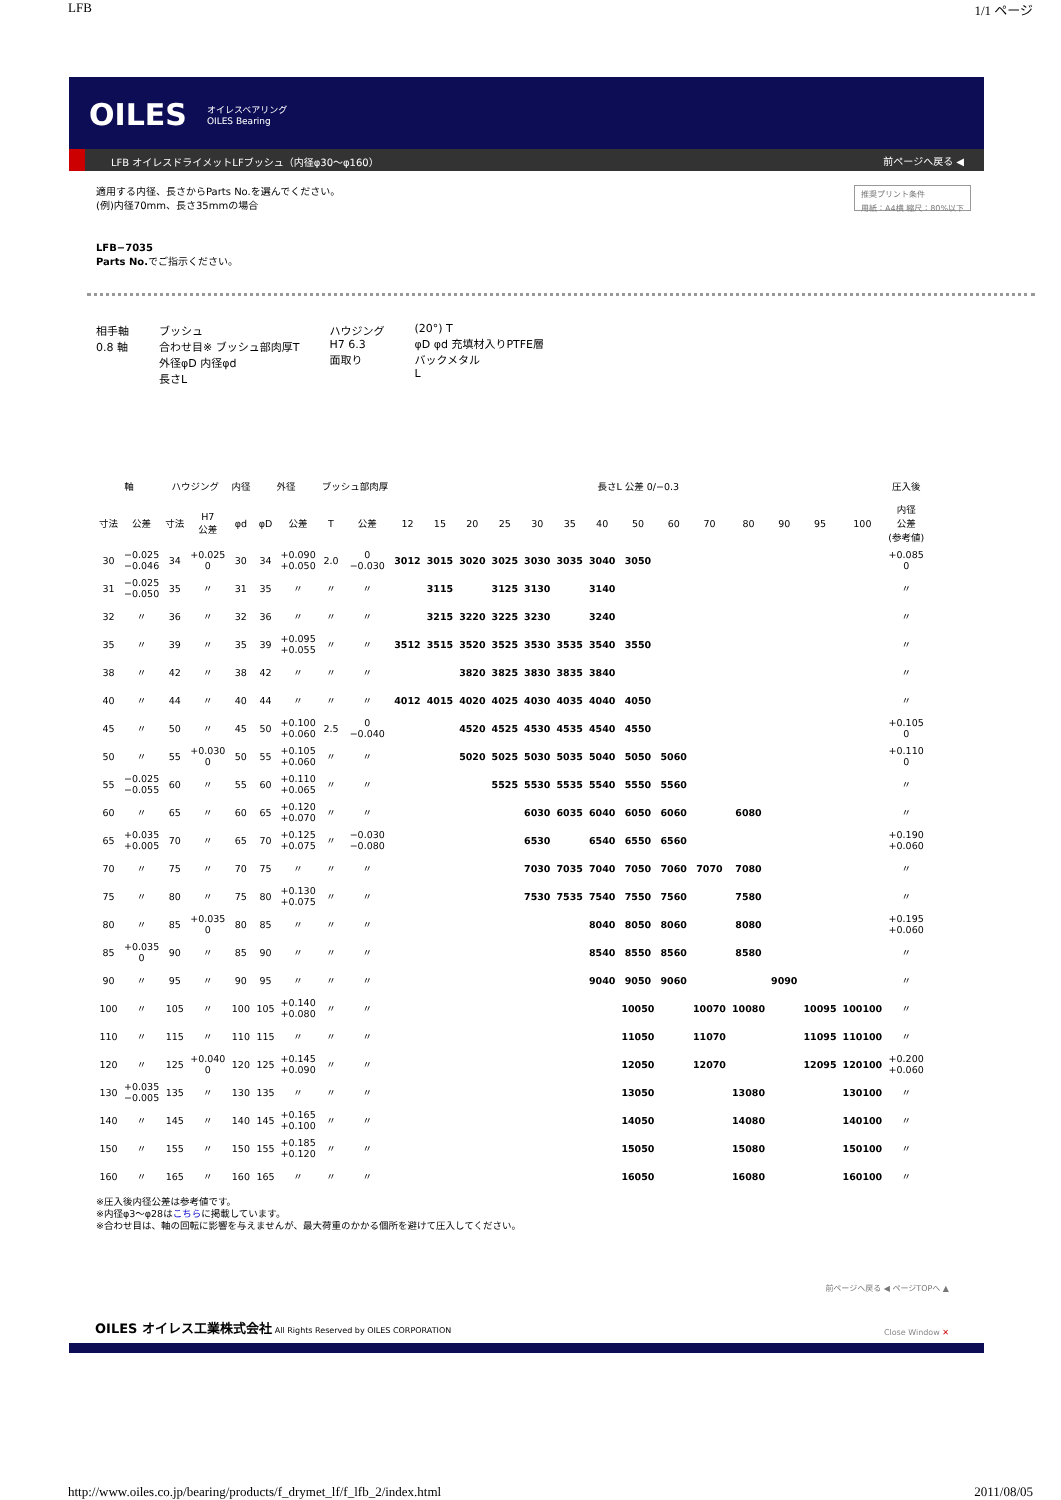LFB 1/1 ページ
OILES オイレスベアリング
OILES Bearing
LFB オイレスドライメットLFブッシュ（内径φ30～φ160） 前ページへ戻る ◀
適用する内径、長さからParts No.を選んでください。
(例)内径70mm、長さ35mmの場合
LFB−7035
Parts No. でご指示ください。
推奨プリント条件
用紙：A4横 縮尺：80%以下
相手軸
0.8 軸
ブッシュ
合わせ目※ ブッシュ部肉厚T
外径φD 内径φd
長さL
ハウジング
H7 6.3
面取り
(20°) T
φD φd 充填材入りPTFE層
バックメタル
L
| 軸 | | ハウジング | | 内径 | 外径 | | ブッシュ部肉厚 | | 長さL 公差 0/−0.3 | | | | | | | | | | | | | | 圧入後 |
| --- | --- | --- | --- | --- | --- | --- | --- | --- | --- | --- | --- | --- | --- | --- | --- | --- | --- | --- | --- | --- | --- | --- | --- |
| 寸法 | 公差 | 寸法 | H7 公差 | φd | φD | 公差 | T | 公差 | 12 | 15 | 20 | 25 | 30 | 35 | 40 | 50 | 60 | 70 | 80 | 90 | 95 | 100 | 内径 公差 (参考値) |
| 30 | −0.025 −0.046 | 34 | +0.025 0 | 30 | 34 | +0.090 +0.050 | 2.0 | 0 −0.030 | 3012 | 3015 | 3020 | 3025 | 3030 | 3035 | 3040 | 3050 | | | | | | | +0.085 0 |
| 31 | −0.025 −0.050 | 35 | 〃 | 31 | 35 | 〃 | 〃 | 〃 | | 3115 | | 3125 | 3130 | | 3140 | | | | | | | | 〃 |
| 32 | 〃 | 36 | 〃 | 32 | 36 | 〃 | 〃 | 〃 | | 3215 | 3220 | 3225 | 3230 | | 3240 | | | | | | | | 〃 |
| 35 | 〃 | 39 | 〃 | 35 | 39 | +0.095 +0.055 | 〃 | 〃 | 3512 | 3515 | 3520 | 3525 | 3530 | 3535 | 3540 | 3550 | | | | | | | 〃 |
| 38 | 〃 | 42 | 〃 | 38 | 42 | 〃 | 〃 | 〃 | | | 3820 | 3825 | 3830 | 3835 | 3840 | | | | | | | | 〃 |
| 40 | 〃 | 44 | 〃 | 40 | 44 | 〃 | 〃 | 〃 | 4012 | 4015 | 4020 | 4025 | 4030 | 4035 | 4040 | 4050 | | | | | | | 〃 |
| 45 | 〃 | 50 | 〃 | 45 | 50 | +0.100 +0.060 | 2.5 | 0 −0.040 | | | 4520 | 4525 | 4530 | 4535 | 4540 | 4550 | | | | | | | +0.105 0 |
| 50 | 〃 | 55 | +0.030 0 | 50 | 55 | +0.105 +0.060 | 〃 | 〃 | | | 5020 | 5025 | 5030 | 5035 | 5040 | 5050 | 5060 | | | | | | +0.110 0 |
| 55 | −0.025 −0.055 | 60 | 〃 | 55 | 60 | +0.110 +0.065 | 〃 | 〃 | | | | 5525 | 5530 | 5535 | 5540 | 5550 | 5560 | | | | | | 〃 |
| 60 | 〃 | 65 | 〃 | 60 | 65 | +0.120 +0.070 | 〃 | 〃 | | | | | 6030 | 6035 | 6040 | 6050 | 6060 | | 6080 | | | | 〃 |
| 65 | +0.035 +0.005 | 70 | 〃 | 65 | 70 | +0.125 +0.075 | 〃 | −0.030 −0.080 | | | | | 6530 | | 6540 | 6550 | 6560 | | | | | | +0.190 +0.060 |
| 70 | 〃 | 75 | 〃 | 70 | 75 | 〃 | 〃 | 〃 | | | | | 7030 | 7035 | 7040 | 7050 | 7060 | 7070 | 7080 | | | | 〃 |
| 75 | 〃 | 80 | 〃 | 75 | 80 | +0.130 +0.075 | 〃 | 〃 | | | | | 7530 | 7535 | 7540 | 7550 | 7560 | | 7580 | | | | 〃 |
| 80 | 〃 | 85 | +0.035 0 | 80 | 85 | 〃 | 〃 | 〃 | | | | | | | 8040 | 8050 | 8060 | | 8080 | | | | +0.195 +0.060 |
| 85 | +0.035 0 | 90 | 〃 | 85 | 90 | 〃 | 〃 | 〃 | | | | | | | 8540 | 8550 | 8560 | | 8580 | | | | 〃 |
| 90 | 〃 | 95 | 〃 | 90 | 95 | 〃 | 〃 | 〃 | | | | | | | 9040 | 9050 | 9060 | | | 9090 | | | 〃 |
| 100 | 〃 | 105 | 〃 | 100 | 105 | +0.140 +0.080 | 〃 | 〃 | | | | | | | | 10050 | | 10070 | 10080 | | 10095 | 100100 | 〃 |
| 110 | 〃 | 115 | 〃 | 110 | 115 | 〃 | 〃 | 〃 | | | | | | | | 11050 | | 11070 | | | 11095 | 110100 | 〃 |
| 120 | 〃 | 125 | +0.040 0 | 120 | 125 | +0.145 +0.090 | 〃 | 〃 | | | | | | | | 12050 | | 12070 | | | 12095 | 120100 | +0.200 +0.060 |
| 130 | +0.035 −0.005 | 135 | 〃 | 130 | 135 | 〃 | 〃 | 〃 | | | | | | | | 13050 | | | 13080 | | | 130100 | 〃 |
| 140 | 〃 | 145 | 〃 | 140 | 145 | +0.165 +0.100 | 〃 | 〃 | | | | | | | | 14050 | | | 14080 | | | 140100 | 〃 |
| 150 | 〃 | 155 | 〃 | 150 | 155 | +0.185 +0.120 | 〃 | 〃 | | | | | | | | 15050 | | | 15080 | | | 150100 | 〃 |
| 160 | 〃 | 165 | 〃 | 160 | 165 | 〃 | 〃 | 〃 | | | | | | | | 16050 | | | 16080 | | | 160100 | 〃 |
※圧入後内径公差は参考値です。
※内径φ3～φ28はこちらに掲載しています。
※合わせ目は、軸の回転に影響を与えませんが、最大荷重のかかる個所を避けて圧入してください。
前ページへ戻る ◀ ページTOPへ ▲
OILES オイレス工業株式会社 All Rights Reserved by OILES CORPORATION Close Window ✕
http://www.oiles.co.jp/bearing/products/f_drymet_lf/f_lfb_2/index.html 2011/08/05